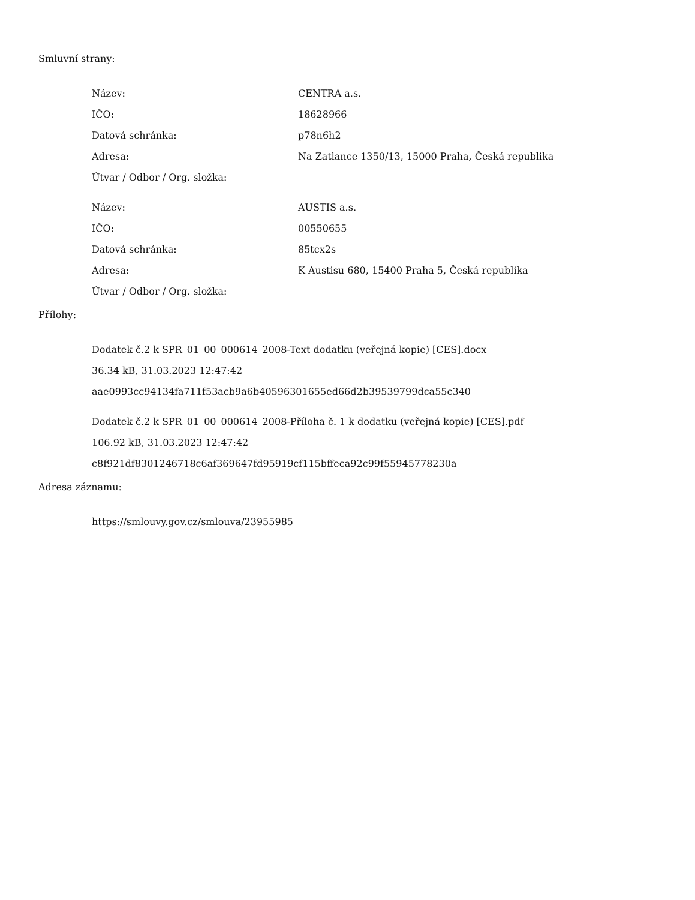Smluvní strany:
Název: CENTRA a.s.
IČO: 18628966
Datová schránka: p78n6h2
Adresa:
Na Zatlance 1350/13, 15000 Praha, Česká republika
Útvar / Odbor / Org. složka:
Název: AUSTIS a.s.
IČO: 00550655
Datová schránka: 85tcx2s
Adresa:
K Austisu 680, 15400 Praha 5, Česká republika
Útvar / Odbor / Org. složka:
Přílohy:
Dodatek č.2 k SPR_01_00_000614_2008-Text dodatku (veřejná kopie) [CES].docx
36.34 kB, 31.03.2023 12:47:42
aae0993cc94134fa711f53acb9a6b40596301655ed66d2b39539799dca55c340
Dodatek č.2 k SPR_01_00_000614_2008-Příloha č. 1 k dodatku (veřejná kopie) [CES].pdf
106.92 kB, 31.03.2023 12:47:42
c8f921df8301246718c6af369647fd95919cf115bffeca92c99f559457782​30a
Adresa záznamu:
https://smlouvy.gov.cz/smlouva/23955985